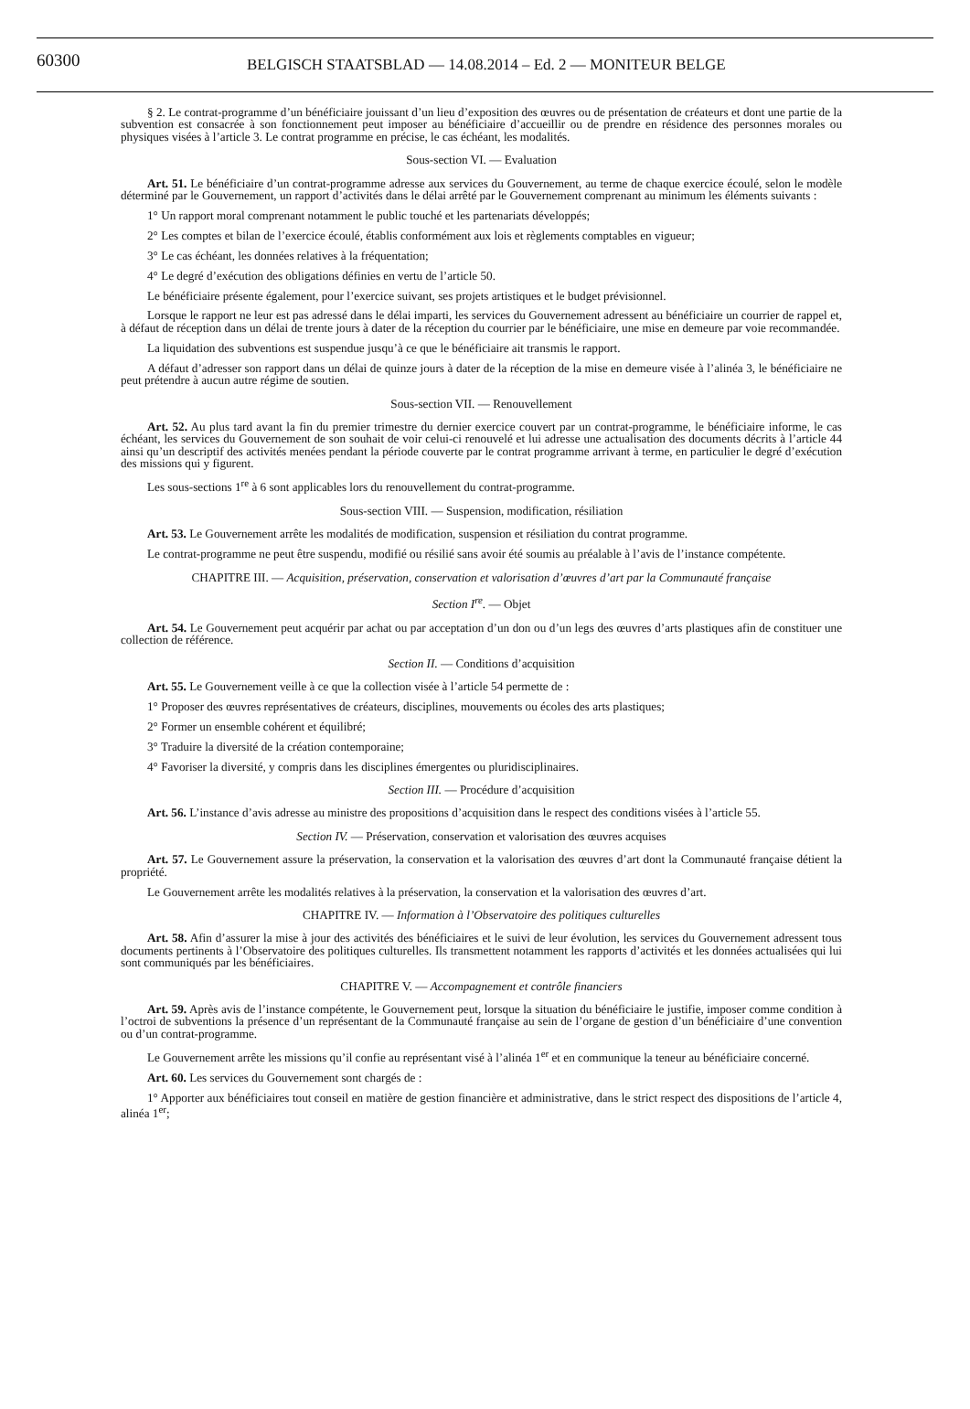60300 BELGISCH STAATSBLAD — 14.08.2014 – Ed. 2 — MONITEUR BELGE
§ 2. Le contrat-programme d’un bénéficiaire jouissant d’un lieu d’exposition des œuvres ou de présentation de créateurs et dont une partie de la subvention est consacrée à son fonctionnement peut imposer au bénéficiaire d’accueillir ou de prendre en résidence des personnes morales ou physiques visées à l’article 3. Le contrat programme en précise, le cas échéant, les modalités.
Sous-section VI. — Evaluation
Art. 51. Le bénéficiaire d’un contrat-programme adresse aux services du Gouvernement, au terme de chaque exercice écoulé, selon le modèle déterminé par le Gouvernement, un rapport d’activités dans le délai arrêté par le Gouvernement comprenant au minimum les éléments suivants :
1° Un rapport moral comprenant notamment le public touché et les partenariats développés;
2° Les comptes et bilan de l’exercice écoulé, établis conformément aux lois et règlements comptables en vigueur;
3° Le cas échéant, les données relatives à la fréquentation;
4° Le degré d’exécution des obligations définies en vertu de l’article 50.
Le bénéficiaire présente également, pour l’exercice suivant, ses projets artistiques et le budget prévisionnel.
Lorsque le rapport ne leur est pas adressé dans le délai imparti, les services du Gouvernement adressent au bénéficiaire un courrier de rappel et, à défaut de réception dans un délai de trente jours à dater de la réception du courrier par le bénéficiaire, une mise en demeure par voie recommandée.
La liquidation des subventions est suspendue jusqu’à ce que le bénéficiaire ait transmis le rapport.
A défaut d’adresser son rapport dans un délai de quinze jours à dater de la réception de la mise en demeure visée à l’alinéa 3, le bénéficiaire ne peut prétendre à aucun autre régime de soutien.
Sous-section VII. — Renouvellement
Art. 52. Au plus tard avant la fin du premier trimestre du dernier exercice couvert par un contrat-programme, le bénéficiaire informe, le cas échéant, les services du Gouvernement de son souhait de voir celui-ci renouvelé et lui adresse une actualisation des documents décrits à l’article 44 ainsi qu’un descriptif des activités menées pendant la période couverte par le contrat programme arrivant à terme, en particulier le degré d’exécution des missions qui y figurent.
Les sous-sections 1<sup>re</sup> à 6 sont applicables lors du renouvellement du contrat-programme.
Sous-section VIII. — Suspension, modification, résiliation
Art. 53. Le Gouvernement arrête les modalités de modification, suspension et résiliation du contrat programme.
Le contrat-programme ne peut être suspendu, modifié ou résilié sans avoir été soumis au préalable à l’avis de l’instance compétente.
CHAPITRE III. — Acquisition, préservation, conservation et valorisation d’œuvres d’art par la Communauté française
Section I<sup>re</sup>. — Objet
Art. 54. Le Gouvernement peut acquérir par achat ou par acceptation d’un don ou d’un legs des œuvres d’arts plastiques afin de constituer une collection de référence.
Section II. — Conditions d’acquisition
Art. 55. Le Gouvernement veille à ce que la collection visée à l’article 54 permette de :
1° Proposer des œuvres représentatives de créateurs, disciplines, mouvements ou écoles des arts plastiques;
2° Former un ensemble cohérent et équilibré;
3° Traduire la diversité de la création contemporaine;
4° Favoriser la diversité, y compris dans les disciplines émergentes ou pluridisciplinaires.
Section III. — Procédure d’acquisition
Art. 56. L’instance d’avis adresse au ministre des propositions d’acquisition dans le respect des conditions visées à l’article 55.
Section IV. — Préservation, conservation et valorisation des œuvres acquises
Art. 57. Le Gouvernement assure la préservation, la conservation et la valorisation des œuvres d’art dont la Communauté française détient la propriété.
Le Gouvernement arrête les modalités relatives à la préservation, la conservation et la valorisation des œuvres d’art.
CHAPITRE IV. — Information à l’Observatoire des politiques culturelles
Art. 58. Afin d’assurer la mise à jour des activités des bénéficiaires et le suivi de leur évolution, les services du Gouvernement adressent tous documents pertinents à l’Observatoire des politiques culturelles. Ils transmettent notamment les rapports d’activités et les données actualisées qui lui sont communiqués par les bénéficiaires.
CHAPITRE V. — Accompagnement et contrôle financiers
Art. 59. Après avis de l’instance compétente, le Gouvernement peut, lorsque la situation du bénéficiaire le justifie, imposer comme condition à l’octroi de subventions la présence d’un représentant de la Communauté française au sein de l’organe de gestion d’un bénéficiaire d’une convention ou d’un contrat-programme.
Le Gouvernement arrête les missions qu’il confie au représentant visé à l’alinéa 1<sup>er</sup> et en communique la teneur au bénéficiaire concerné.
Art. 60. Les services du Gouvernement sont chargés de :
1° Apporter aux bénéficiaires tout conseil en matière de gestion financière et administrative, dans le strict respect des dispositions de l’article 4, alinéa 1<sup>er</sup>;